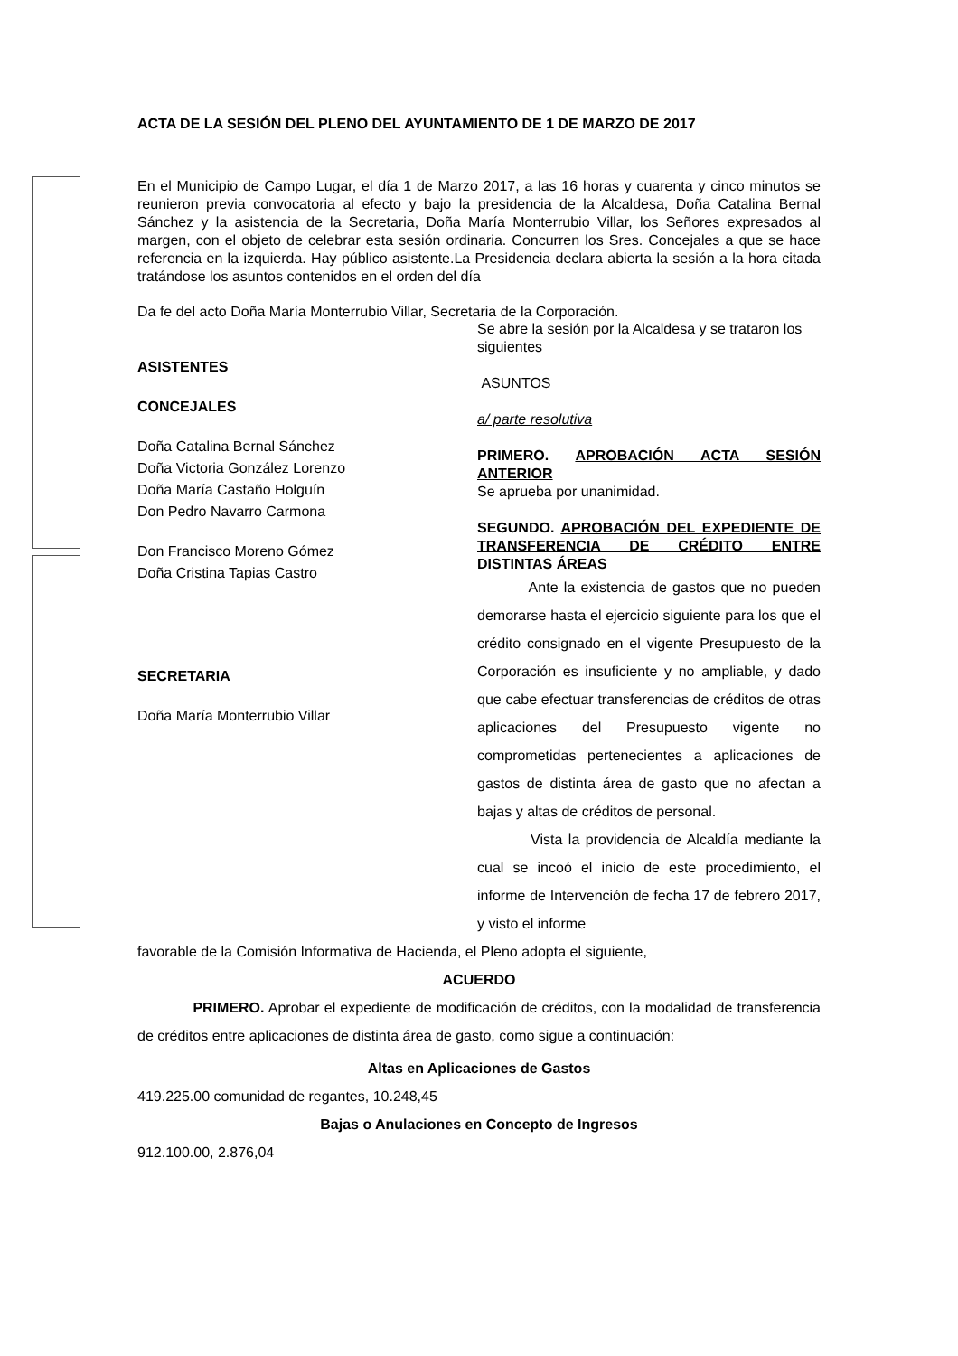ACTA DE LA SESIÓN DEL PLENO DEL AYUNTAMIENTO DE 1 DE MARZO DE 2017
En el Municipio de Campo Lugar, el día 1 de Marzo 2017, a las 16 horas y cuarenta y cinco minutos se reunieron previa convocatoria al efecto y bajo la presidencia de la Alcaldesa, Doña Catalina Bernal Sánchez y la asistencia de la Secretaria, Doña María Monterrubio Villar, los Señores expresados al margen, con el objeto de celebrar esta sesión ordinaria. Concurren los Sres. Concejales a que se hace referencia en la izquierda. Hay público asistente.La Presidencia declara abierta la sesión a la hora citada tratándose los asuntos contenidos en el orden del día
Da fe del acto Doña María Monterrubio Villar, Secretaria de la Corporación.
ASISTENTES
CONCEJALES
Doña Catalina Bernal Sánchez
Doña Victoria González Lorenzo
Doña María Castaño Holguín
Don Pedro Navarro Carmona
Don Francisco Moreno Gómez
Doña Cristina Tapias Castro
SECRETARIA
Doña María Monterrubio Villar
Se abre la sesión por la Alcaldesa y se trataron los siguientes
ASUNTOS
a/ parte resolutiva
PRIMERO. APROBACIÓN ACTA SESIÓN ANTERIOR
Se aprueba por unanimidad.
SEGUNDO. APROBACIÓN DEL EXPEDIENTE DE TRANSFERENCIA DE CRÉDITO ENTRE DISTINTAS ÁREAS
Ante la existencia de gastos que no pueden demorarse hasta el ejercicio siguiente para los que el crédito consignado en el vigente Presupuesto de la Corporación es insuficiente y no ampliable, y dado que cabe efectuar transferencias de créditos de otras aplicaciones del Presupuesto vigente no comprometidas pertenecientes a aplicaciones de gastos de distinta área de gasto que no afectan a bajas y altas de créditos de personal.
Vista la providencia de Alcaldía mediante la cual se incoó el inicio de este procedimiento, el informe de Intervención de fecha 17 de febrero 2017, y visto el informe
favorable de la Comisión Informativa de Hacienda, el Pleno adopta el siguiente,
ACUERDO
PRIMERO. Aprobar el expediente de modificación de créditos, con la modalidad de transferencia de créditos entre aplicaciones de distinta área de gasto, como sigue a continuación:
Altas en Aplicaciones de Gastos
419.225.00 comunidad de regantes, 10.248,45
Bajas o Anulaciones en Concepto de Ingresos
912.100.00, 2.876,04